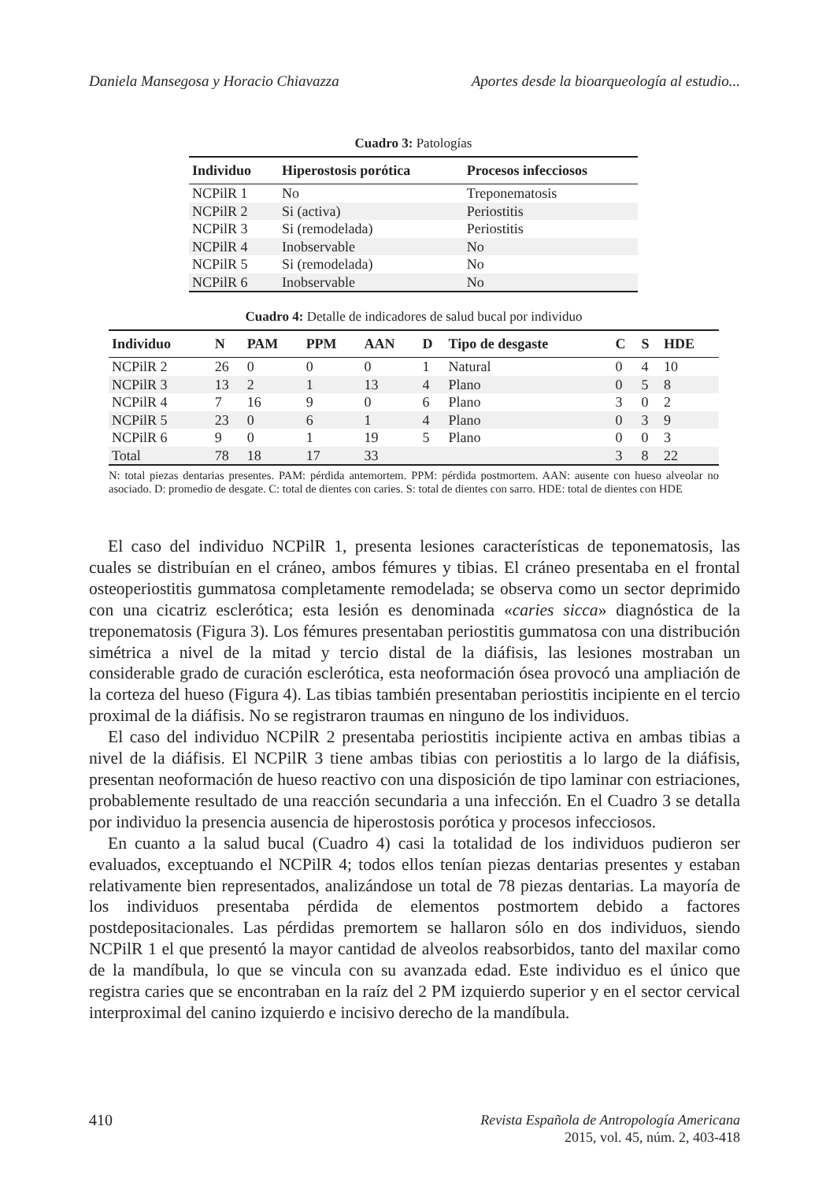Daniela Mansegosa y Horacio Chiavazza Aportes desde la bioarqueología al estudio...
Cuadro 3: Patologías
| Individuo | Hiperostosis porótica | Procesos infecciosos |
| --- | --- | --- |
| NCPilR 1 | No | Treponematosis |
| NCPilR 2 | Si (activa) | Periostitis |
| NCPilR 3 | Si (remodelada) | Periostitis |
| NCPilR 4 | Inobservable | No |
| NCPilR 5 | Si (remodelada) | No |
| NCPilR 6 | Inobservable | No |
Cuadro 4: Detalle de indicadores de salud bucal por individuo
| Individuo | N | PAM | PPM | AAN | D | Tipo de desgaste | C | S | HDE |
| --- | --- | --- | --- | --- | --- | --- | --- | --- | --- |
| NCPilR 2 | 26 | 0 | 0 | 0 | 1 | Natural | 0 | 4 | 10 |
| NCPilR 3 | 13 | 2 | 1 | 13 | 4 | Plano | 0 | 5 | 8 |
| NCPilR 4 | 7 | 16 | 9 | 0 | 6 | Plano | 3 | 0 | 2 |
| NCPilR 5 | 23 | 0 | 6 | 1 | 4 | Plano | 0 | 3 | 9 |
| NCPilR 6 | 9 | 0 | 1 | 19 | 5 | Plano | 0 | 0 | 3 |
| Total | 78 | 18 | 17 | 33 | | | 3 | 8 | 22 |
N: total piezas dentarias presentes. PAM: pérdida antemortem. PPM: pérdida postmortem. AAN: ausente con hueso alveolar no asociado. D: promedio de desgate. C: total de dientes con caries. S: total de dientes con sarro. HDE: total de dientes con HDE
El caso del individuo NCPilR 1, presenta lesiones características de teponematosis, las cuales se distribuían en el cráneo, ambos fémures y tibias. El cráneo presentaba en el frontal osteoperiostitis gummatosa completamente remodelada; se observa como un sector deprimido con una cicatriz esclerótica; esta lesión es denominada «caries sicca» diagnóstica de la treponematosis (Figura 3). Los fémures presentaban periostitis gummatosa con una distribución simétrica a nivel de la mitad y tercio distal de la diáfisis, las lesiones mostraban un considerable grado de curación esclerótica, esta neoformación ósea provocó una ampliación de la corteza del hueso (Figura 4). Las tibias también presentaban periostitis incipiente en el tercio proximal de la diáfisis. No se registraron traumas en ninguno de los individuos.
El caso del individuo NCPilR 2 presentaba periostitis incipiente activa en ambas tibias a nivel de la diáfisis. El NCPilR 3 tiene ambas tibias con periostitis a lo largo de la diáfisis, presentan neoformación de hueso reactivo con una disposición de tipo laminar con estriaciones, probablemente resultado de una reacción secundaria a una infección. En el Cuadro 3 se detalla por individuo la presencia ausencia de hiperostosis porótica y procesos infecciosos.
En cuanto a la salud bucal (Cuadro 4) casi la totalidad de los individuos pudieron ser evaluados, exceptuando el NCPilR 4; todos ellos tenían piezas dentarias presentes y estaban relativamente bien representados, analizándose un total de 78 piezas dentarias. La mayoría de los individuos presentaba pérdida de elementos postmortem debido a factores postdepositacionales. Las pérdidas premortem se hallaron sólo en dos individuos, siendo NCPilR 1 el que presentó la mayor cantidad de alveolos reabsorbidos, tanto del maxilar como de la mandíbula, lo que se vincula con su avanzada edad. Este individuo es el único que registra caries que se encontraban en la raíz del 2 PM izquierdo superior y en el sector cervical interproximal del canino izquierdo e incisivo derecho de la mandíbula.
410 Revista Española de Antropología Americana
2015, vol. 45, núm. 2, 403-418